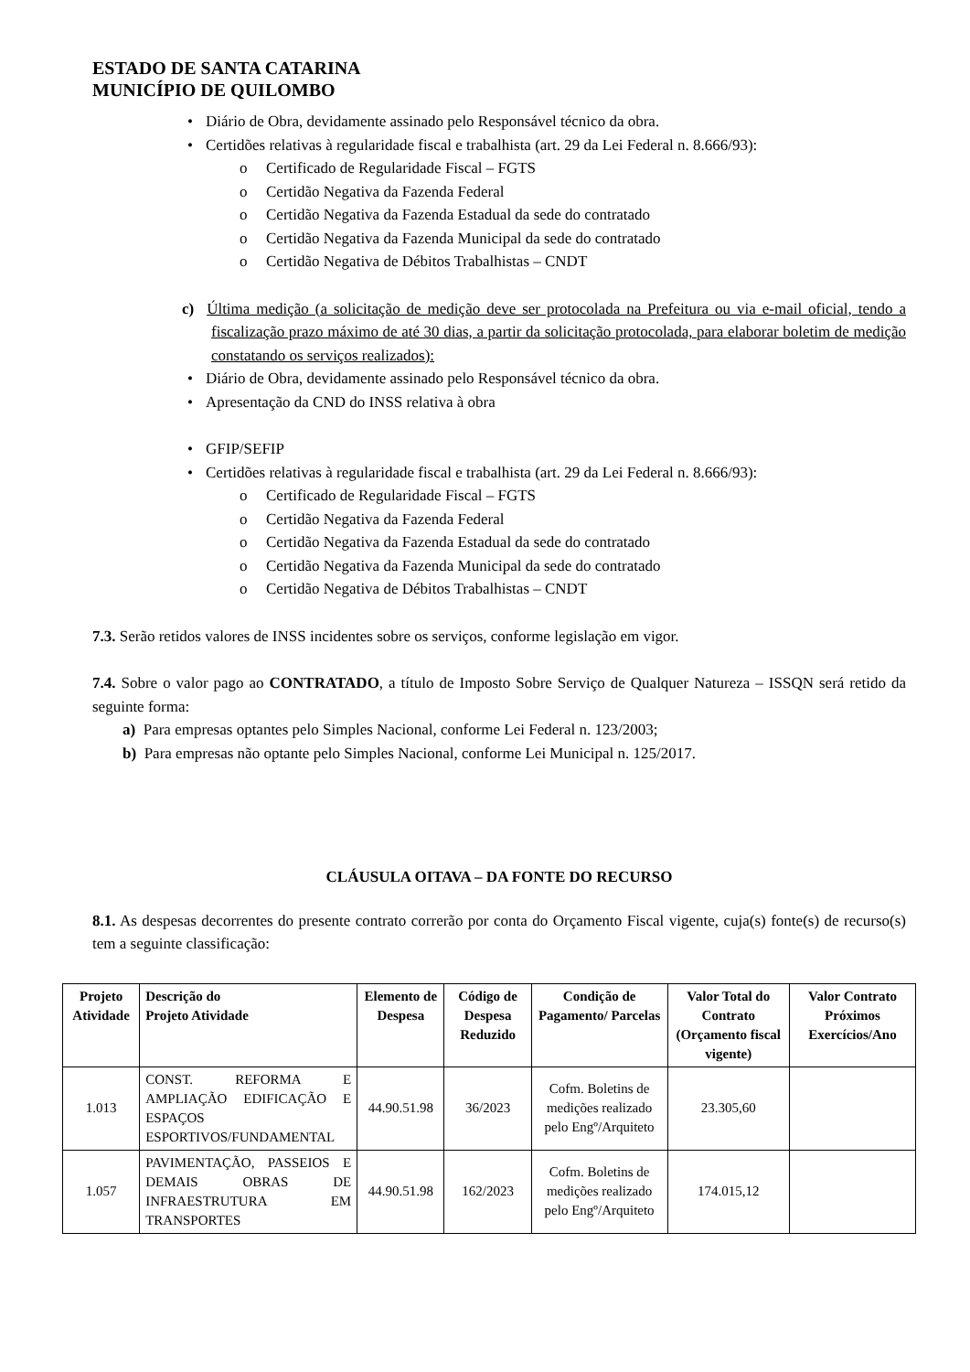ESTADO DE SANTA CATARINA
MUNICÍPIO DE QUILOMBO
• Diário de Obra, devidamente assinado pelo Responsável técnico da obra.
• Certidões relativas à regularidade fiscal e trabalhista (art. 29 da Lei Federal n. 8.666/93):
o Certificado de Regularidade Fiscal – FGTS
o Certidão Negativa da Fazenda Federal
o Certidão Negativa da Fazenda Estadual da sede do contratado
o Certidão Negativa da Fazenda Municipal da sede do contratado
o Certidão Negativa de Débitos Trabalhistas – CNDT
c) Última medição (a solicitação de medição deve ser protocolada na Prefeitura ou via e-mail oficial, tendo a fiscalização prazo máximo de até 30 dias, a partir da solicitação protocolada, para elaborar boletim de medição constatando os serviços realizados):
• Diário de Obra, devidamente assinado pelo Responsável técnico da obra.
• Apresentação da CND do INSS relativa à obra
• GFIP/SEFIP
• Certidões relativas à regularidade fiscal e trabalhista (art. 29 da Lei Federal n. 8.666/93):
o Certificado de Regularidade Fiscal – FGTS
o Certidão Negativa da Fazenda Federal
o Certidão Negativa da Fazenda Estadual da sede do contratado
o Certidão Negativa da Fazenda Municipal da sede do contratado
o Certidão Negativa de Débitos Trabalhistas – CNDT
7.3. Serão retidos valores de INSS incidentes sobre os serviços, conforme legislação em vigor.
7.4. Sobre o valor pago ao CONTRATADO, a título de Imposto Sobre Serviço de Qualquer Natureza – ISSQN será retido da seguinte forma:
a) Para empresas optantes pelo Simples Nacional, conforme Lei Federal n. 123/2003;
b) Para empresas não optante pelo Simples Nacional, conforme Lei Municipal n. 125/2017.
CLÁUSULA OITAVA – DA FONTE DO RECURSO
8.1. As despesas decorrentes do presente contrato correrão por conta do Orçamento Fiscal vigente, cuja(s) fonte(s) de recurso(s) tem a seguinte classificação:
| Projeto Atividade | Descrição do Projeto Atividade | Elemento de Despesa | Código de Despesa Reduzido | Condição de Pagamento/ Parcelas | Valor Total do Contrato (Orçamento fiscal vigente) | Valor Contrato Próximos Exercícios/Ano |
| --- | --- | --- | --- | --- | --- | --- |
| 1.013 | CONST. REFORMA E AMPLIAÇÃO EDIFICAÇÃO E ESPAÇOS ESPORTIVOS/FUNDAMENTAL | 44.90.51.98 | 36/2023 | Cofm. Boletins de medições realizado pelo Engº/Arquiteto | 23.305,60 | |
| 1.057 | PAVIMENTAÇÃO, PASSEIOS E DEMAIS OBRAS DE INFRAESTRUTURA EM TRANSPORTES | 44.90.51.98 | 162/2023 | Cofm. Boletins de medições realizado pelo Engº/Arquiteto | 174.015,12 | |